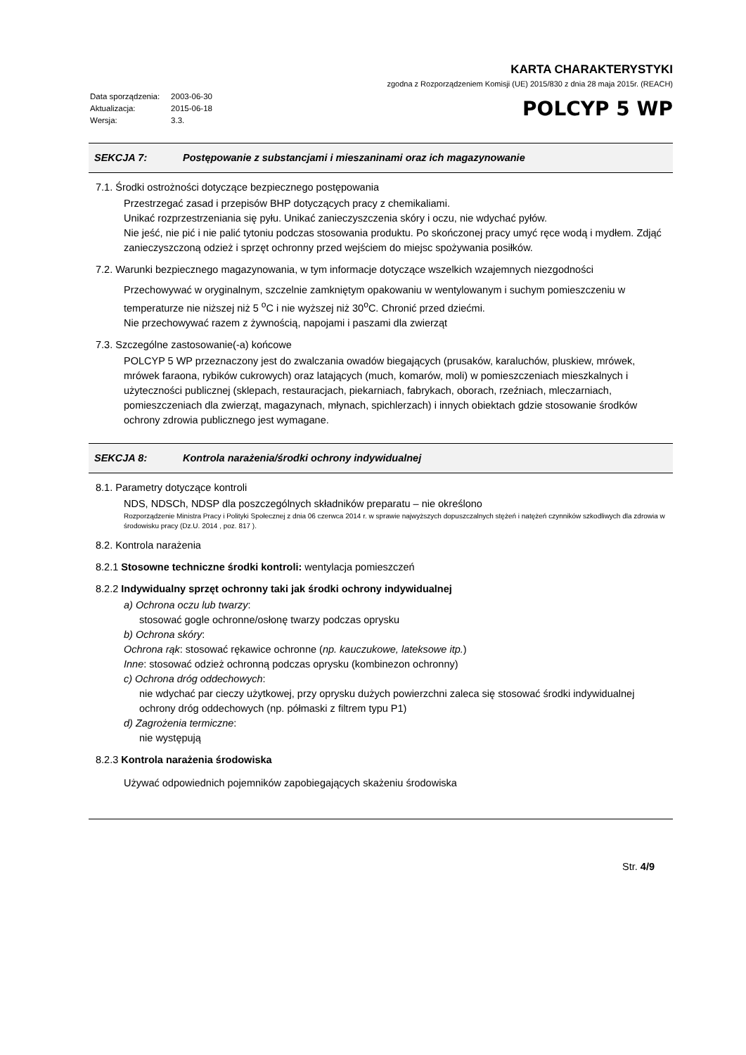| Data sporządzenia: | 2003-06-30 |
| Aktualizacja: | 2015-06-18 |
| Wersja: | 3.3. |
KARTA CHARAKTERYSTYKI
zgodna z Rozporządzeniem Komisji (UE) 2015/830 z dnia 28 maja 2015r. (REACH)
POLCYP 5 WP
SEKCJA 7: Postępowanie z substancjami i mieszaninami oraz ich magazynowanie
7.1. Środki ostrożności dotyczące bezpiecznego postępowania
Przestrzegać zasad i przepisów BHP dotyczących pracy z chemikaliami.
Unikać rozprzestrzeniania się pyłu. Unikać zanieczyszczenia skóry i oczu, nie wdychać pyłów.
Nie jeść, nie pić i nie palić tytoniu podczas stosowania produktu. Po skończonej pracy umyć ręce wodą i mydłem. Zdjąć zanieczyszczoną odzież i sprzęt ochronny przed wejściem do miejsc spożywania posiłków.
7.2. Warunki bezpiecznego magazynowania, w tym informacje dotyczące wszelkich wzajemnych niezgodności
Przechowywać w oryginalnym, szczelnie zamkniętym opakowaniu w wentylowanym i suchym pomieszczeniu w temperaturze nie niższej niż 5 <sup>o</sup>C i nie wyższej niż 30<sup>o</sup>C. Chronić przed dziećmi.
Nie przechowywać razem z żywnością, napojami i paszami dla zwierząt
7.3. Szczególne zastosowanie(-a) końcowe
POLCYP 5 WP przeznaczony jest do zwalczania owadów biegających (prusaków, karaluchów, pluskiew, mrówek, mrówek faraona, rybików cukrowych) oraz latających (much, komarów, moli) w pomieszczeniach mieszkalnych i użyteczności publicznej (sklepach, restauracjach, piekarniach, fabrykach, oborach, rzeźniach, mleczarniach, pomieszczeniach dla zwierząt, magazynach, młynach, spichlerzach) i innych obiektach gdzie stosowanie środków ochrony zdrowia publicznego jest wymagane.
SEKCJA 8: Kontrola narażenia/środki ochrony indywidualnej
8.1. Parametry dotyczące kontroli
NDS, NDSCh, NDSP dla poszczególnych składników preparatu – nie określono
Rozporządzenie Ministra Pracy i Polityki Społecznej z dnia 06 czerwca 2014 r. w sprawie najwyższych dopuszczalnych stężeń i natężeń czynników szkodliwych dla zdrowia w środowisku pracy (Dz.U. 2014 , poz. 817 ).
8.2. Kontrola narażenia
8.2.1 Stosowne techniczne środki kontroli: wentylacja pomieszczeń
8.2.2 Indywidualny sprzęt ochronny taki jak środki ochrony indywidualnej
a) Ochrona oczu lub twarzy:
stosować gogle ochronne/osłonę twarzy podczas oprysku
b) Ochrona skóry:
Ochrona rąk: stosować rękawice ochronne (np. kauczukowe, lateksowe itp.)
Inne: stosować odzież ochronną podczas oprysku (kombinezon ochronny)
c) Ochrona dróg oddechowych:
nie wdychać par cieczy użytkowej, przy oprysku dużych powierzchni zaleca się stosować środki indywidualnej ochrony dróg oddechowych (np. półmaski z filtrem typu P1)
d) Zagrożenia termiczne:
nie występują
8.2.3 Kontrola narażenia środowiska
Używać odpowiednich pojemników zapobiegających skażeniu środowiska
Str. 4/9